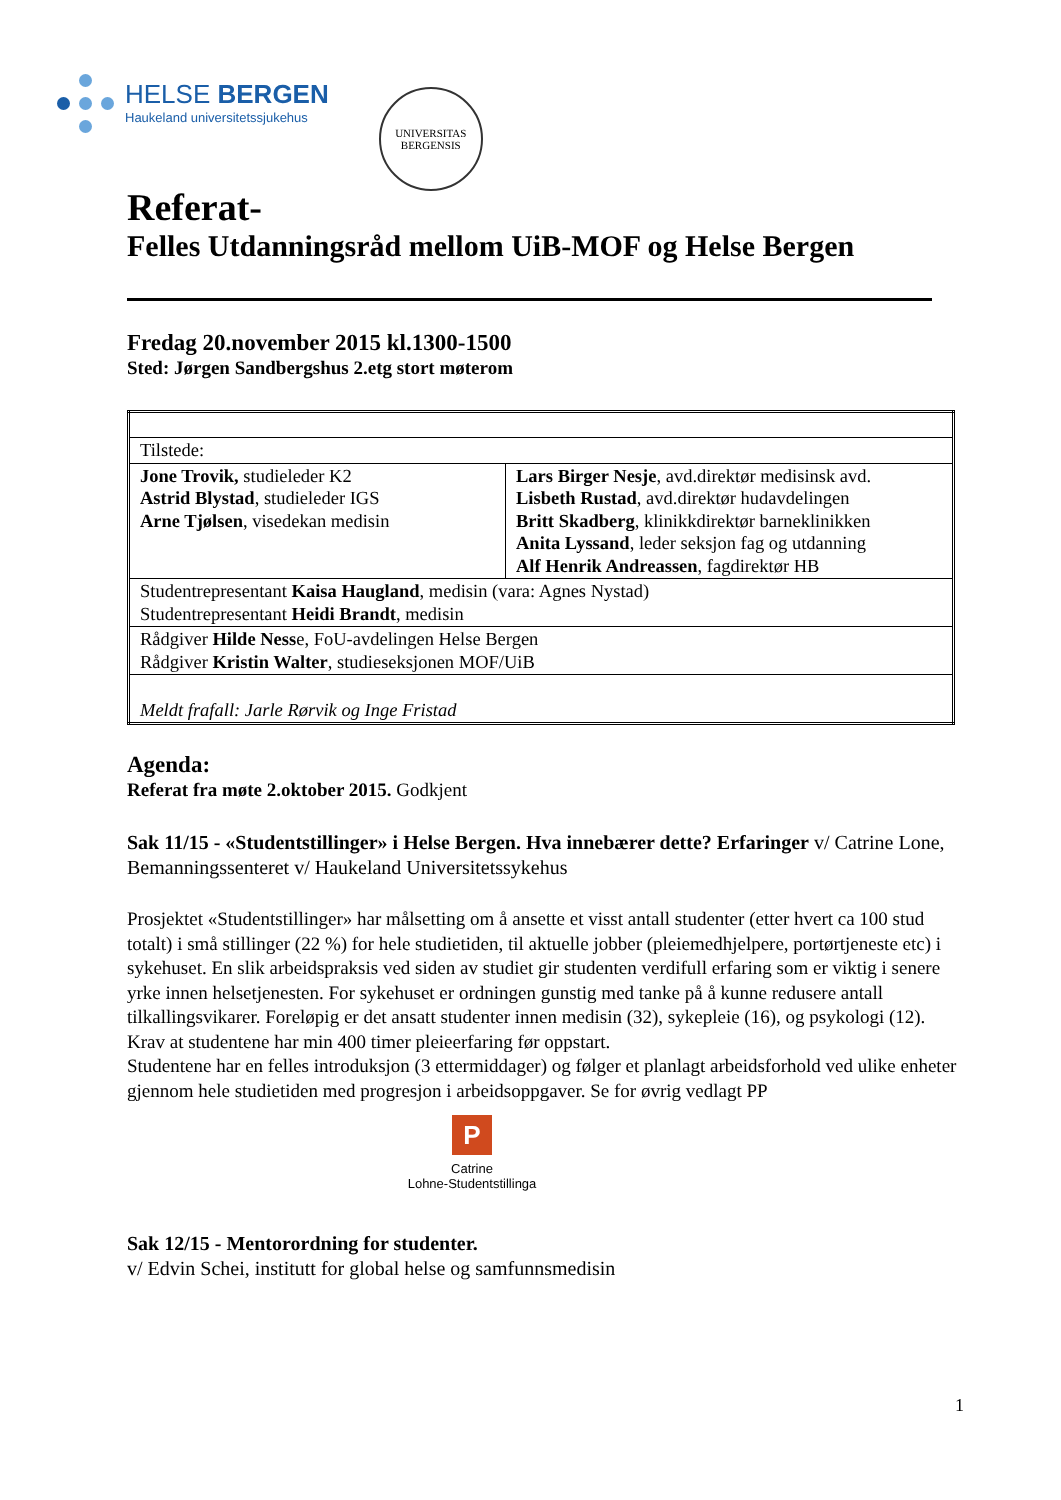HELSE BERGEN
Haukeland universitetssjukehus
UNIVERSITAS BERGENSIS
Referat-
Felles Utdanningsråd mellom UiB-MOF og Helse Bergen
Fredag 20.november 2015 kl.1300-1500
Sted: Jørgen Sandbergshus 2.etg stort møterom
| Tilstede: | |
| Jone Trovik, studieleder K2 Astrid Blystad , studieleder IGS Arne Tjølsen , visedekan medisin | Lars Birger Nesje , avd.direktør medisinsk avd. Lisbeth Rustad , avd.direktør hudavdelingen Britt Skadberg , klinikkdirektør barneklinikken Anita Lyssand , leder seksjon fag og utdanning Alf Henrik Andreassen , fagdirektør HB |
| Studentrepresentant Kaisa Haugland , medisin (vara: Agnes Nystad) Studentrepresentant Heidi Brandt , medisin | |
| Rådgiver Hilde Ness e, FoU-avdelingen Helse Bergen Rådgiver Kristin Walter , studieseksjonen MOF/UiB | |
| Meldt frafall: Jarle Rørvik og Inge Fristad | |
Agenda:
Referat fra møte 2.oktober 2015. Godkjent
Sak 11/15 - «Studentstillinger» i Helse Bergen. Hva innebærer dette? Erfaringer v/ Catrine Lone, Bemanningssenteret v/ Haukeland Universitetssykehus
Prosjektet «Studentstillinger» har målsetting om å ansette et visst antall studenter (etter hvert ca 100 stud totalt) i små stillinger (22 %) for hele studietiden, til aktuelle jobber (pleiemedhjelpere, portørtjeneste etc) i sykehuset. En slik arbeidspraksis ved siden av studiet gir studenten verdifull erfaring som er viktig i senere yrke innen helsetjenesten. For sykehuset er ordningen gunstig med tanke på å kunne redusere antall tilkallingsvikarer. Foreløpig er det ansatt studenter innen medisin (32), sykepleie (16), og psykologi (12). Krav at studentene har min 400 timer pleieerfaring før oppstart.
Studentene har en felles introduksjon (3 ettermiddager) og følger et planlagt arbeidsforhold ved ulike enheter gjennom hele studietiden med progresjon i arbeidsoppgaver. Se for øvrig vedlagt PP
P
Catrine
Lohne-Studentstillinga
Sak 12/15 - Mentorordning for studenter.
v/ Edvin Schei, institutt for global helse og samfunnsmedisin
1